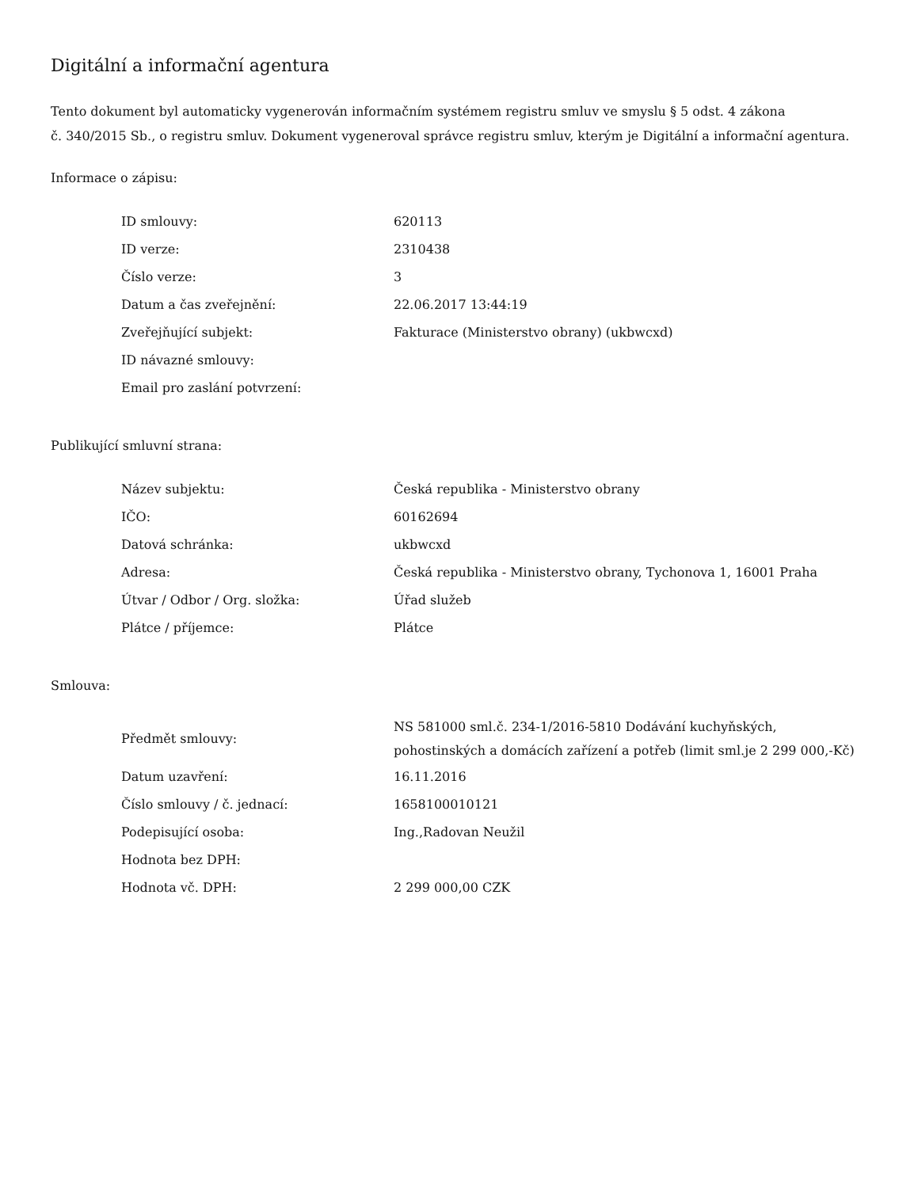Digitální a informační agentura
Tento dokument byl automaticky vygenerován informačním systémem registru smluv ve smyslu § 5 odst. 4 zákona
č. 340/2015 Sb., o registru smluv. Dokument vygeneroval správce registru smluv, kterým je Digitální a informační agentura.
Informace o zápisu:
| ID smlouvy: | 620113 |
| ID verze: | 2310438 |
| Číslo verze: | 3 |
| Datum a čas zveřejnění: | 22.06.2017 13:44:19 |
| Zveřejňující subjekt: | Fakturace (Ministerstvo obrany) (ukbwcxd) |
| ID návazné smlouvy: | |
| Email pro zaslání potvrzení: | |
Publikující smluvní strana:
| Název subjektu: | Česká republika - Ministerstvo obrany |
| IČO: | 60162694 |
| Datová schránka: | ukbwcxd |
| Adresa: | Česká republika - Ministerstvo obrany, Tychonova 1, 16001 Praha |
| Útvar / Odbor / Org. složka: | Úřad služeb |
| Plátce / příjemce: | Plátce |
Smlouva:
| Předmět smlouvy: | NS 581000 sml.č. 234-1/2016-5810 Dodávání kuchyňských, pohostinských a domácích zařízení a potřeb (limit sml.je 2 299 000,-Kč) |
| Datum uzavření: | 16.11.2016 |
| Číslo smlouvy / č. jednací: | 1658100010121 |
| Podepisující osoba: | Ing.,Radovan Neužil |
| Hodnota bez DPH: | |
| Hodnota vč. DPH: | 2 299 000,00 CZK |